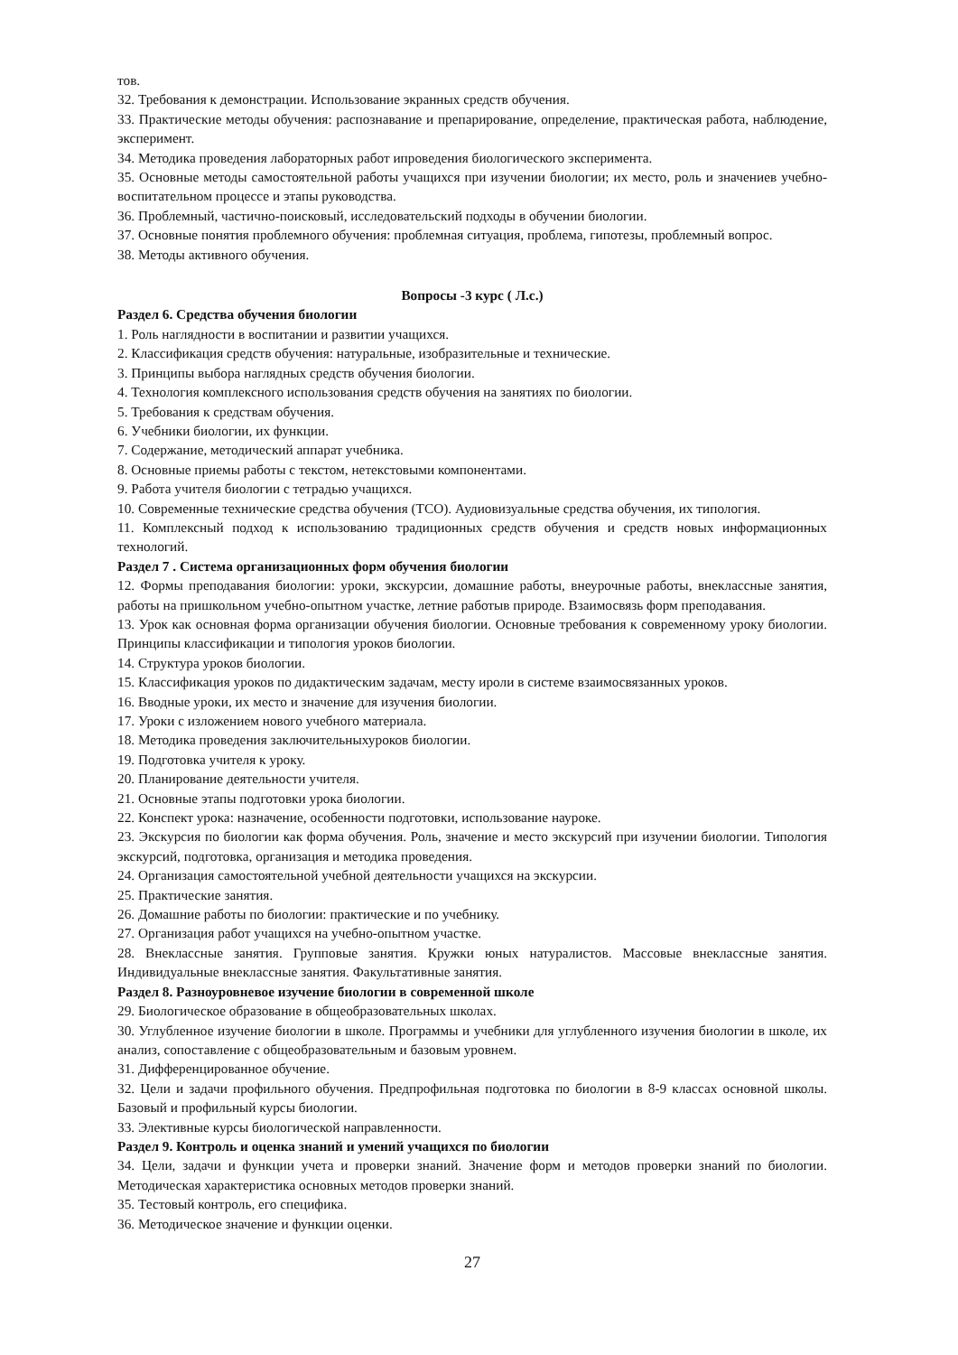тов.
32. Требования к демонстрации. Использование экранных средств обучения.
33. Практические методы обучения: распознавание и препарирование, определение, практическая работа, наблюдение, эксперимент.
34. Методика проведения лабораторных работ ипроведения биологического эксперимента.
35. Основные методы самостоятельной работы учащихся при изучении биологии; их место, роль и значениев учебно-воспитательном процессе и этапы руководства.
36. Проблемный, частично-поисковый, исследовательский подходы в обучении биологии.
37. Основные понятия проблемного обучения: проблемная ситуация, проблема, гипотезы, проблемный вопрос.
38. Методы активного обучения.
Вопросы -3 курс ( Л.с.)
Раздел 6. Средства обучения биологии
1. Роль наглядности в воспитании и развитии учащихся.
2. Классификация средств обучения: натуральные, изобразительные и технические.
3. Принципы выбора наглядных средств обучения биологии.
4. Технология комплексного использования средств обучения на занятиях по биологии.
5. Требования к средствам обучения.
6. Учебники биологии, их функции.
7. Содержание, методический аппарат учебника.
8. Основные приемы работы с текстом, нетекстовыми компонентами.
9. Работа учителя биологии с тетрадью учащихся.
10. Современные технические средства обучения (ТСО). Аудиовизуальные средства обучения, их типология.
11. Комплексный подход к использованию традиционных средств обучения и средств новых информационных технологий.
Раздел 7 . Система организационных форм обучения биологии
12. Формы преподавания биологии: уроки, экскурсии, домашние работы, внеурочные работы, внеклассные занятия, работы на пришкольном учебно-опытном участке, летние работыв природе. Взаимосвязь форм преподавания.
13. Урок как основная форма организации обучения биологии. Основные требования к современному уроку биологии. Принципы классификации и типология уроков биологии.
14. Структура уроков биологии.
15. Классификация уроков по дидактическим задачам, месту ироли в системе взаимосвязанных уроков.
16. Вводные уроки, их место и значение для изучения биологии.
17. Уроки с изложением нового учебного материала.
18. Методика проведения заключительныхуроков биологии.
19. Подготовка учителя к уроку.
20. Планирование деятельности учителя.
21. Основные этапы подготовки урока биологии.
22. Конспект урока: назначение, особенности подготовки, использование науроке.
23. Экскурсия по биологии как форма обучения. Роль, значение и место экскурсий при изучении биологии. Типология экскурсий, подготовка, организация и методика проведения.
24. Организация самостоятельной учебной деятельности учащихся на экскурсии.
25. Практические занятия.
26. Домашние работы по биологии: практические и по учебнику.
27. Организация работ учащихся на учебно-опытном участке.
28. Внеклассные занятия. Групповые занятия. Кружки юных натуралистов. Массовые внеклассные занятия. Индивидуальные внеклассные занятия. Факультативные занятия.
Раздел 8. Разноуровневое изучение биологии в современной школе
29. Биологическое образование в общеобразовательных школах.
30. Углубленное изучение биологии в школе. Программы и учебники для углубленного изучения биологии в школе, их анализ, сопоставление с общеобразовательным и базовым уровнем.
31. Дифференцированное обучение.
32. Цели и задачи профильного обучения. Предпрофильная подготовка по биологии в 8-9 классах основной школы. Базовый и профильный курсы биологии.
33. Элективные курсы биологической направленности.
Раздел 9. Контроль и оценка знаний и умений учащихся по биологии
34. Цели, задачи и функции учета и проверки знаний. Значение форм и методов проверки знаний по биологии. Методическая характеристика основных методов проверки знаний.
35. Тестовый контроль, его специфика.
36. Методическое значение и функции оценки.
27